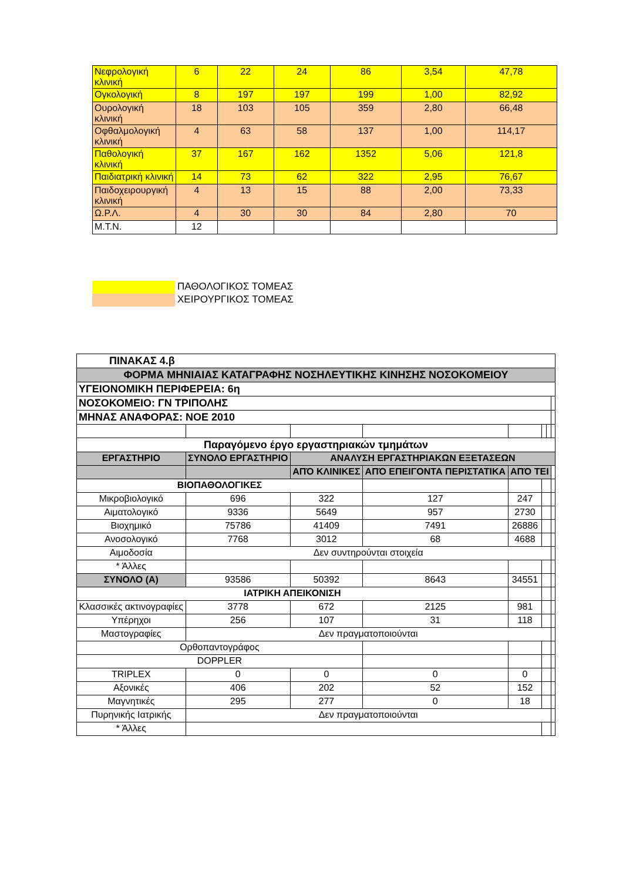| Νεφρολογική κλινική | 6 | 22 | 24 | 86 | 3,54 | 47,78 |
| Ογκολογική | 8 | 197 | 197 | 199 | 1,00 | 82,92 |
| Ουρολογική κλινική | 18 | 103 | 105 | 359 | 2,80 | 66,48 |
| Οφθαλμολογική κλινική | 4 | 63 | 58 | 137 | 1,00 | 114,17 |
| Παθολογική κλινική | 37 | 167 | 162 | 1352 | 5,06 | 121,8 |
| Παιδιατρική κλινική | 14 | 73 | 62 | 322 | 2,95 | 76,67 |
| Παιδοχειρουργική κλινική | 4 | 13 | 15 | 88 | 2,00 | 73,33 |
| Ω.Ρ.Λ. | 4 | 30 | 30 | 84 | 2,80 | 70 |
| Μ.Τ.Ν. | 12 | | | | | |
ΠΑΘΟΛΟΓΙΚΟΣ ΤΟΜΕΑΣ
ΧΕΙΡΟΥΡΓΙΚΟΣ ΤΟΜΕΑΣ
| ΠΙΝΑΚΑΣ 4.β | | | | | | | |
| ΦΟΡΜΑ ΜΗΝΙΑΙΑΣ ΚΑΤΑΓΡΑΦΗΣ ΝΟΣΗΛΕΥΤΙΚΗΣ ΚΙΝΗΣΗΣ ΝΟΣΟΚΟΜΕΙΟΥ | | | | | | | |
| ΥΓΕΙΟΝΟΜΙΚΗ ΠΕΡΙΦΕΡΕΙΑ: 6η | | | | | | | |
| ΝΟΣΟΚΟΜΕΙΟ: ΓΝ ΤΡΙΠΟΛΗΣ | | | | | | | |
| ΜΗΝΑΣ ΑΝΑΦΟΡΑΣ: ΝΟΕ 2010 | | | | | | | |
| Παραγόμενο έργο εργαστηριακών τμημάτων | | | | | | | |
| ΕΡΓΑΣΤΗΡΙΟ | ΣΥΝΟΛΟ ΕΡΓΑΣΤΗΡΙΟ | ΑΝΑΛΥΣΗ ΕΡΓΑΣΤΗΡΙΑΚΩΝ ΕΞΕΤΑΣΕΩΝ | | | | | |
| | | ΑΠΌ ΚΛΙΝΙΚΕΣ | ΑΠΌ ΕΠΕΙΓΟΝΤΑ ΠΕΡΙΣΤΑΤΙΚΑ | ΑΠΌ ΤΕΙ | | | |
| ΒΙΟΠΑΘΟΛΟΓΙΚΕΣ | | | | | | | |
| Μικροβιολογικό | 696 | 322 | 127 | 247 | | | |
| Αιματολογικό | 9336 | 5649 | 957 | 2730 | | | |
| Βιοχημικό | 75786 | 41409 | 7491 | 26886 | | | |
| Ανοσολογικό | 7768 | 3012 | 68 | 4688 | | | |
| Αιμοδοσία | Δεν συντηρούνται στοιχεία | | | | | | |
| * Άλλες | | | | | | | |
| ΣΥΝΟΛΟ (Α) | 93586 | 50392 | 8643 | 34551 | | | |
| ΙΑΤΡΙΚΗ ΑΠΕΙΚΟΝΙΣΗ | | | | | | | |
| Κλασσικές ακτινογραφίες | 3778 | 672 | 2125 | 981 | | | |
| Υπέρηχοι | 256 | 107 | 31 | 118 | | | |
| Μαστογραφίες | Δεν πραγματοποιούνται | | | | | | |
| Ορθοπαντογράφος | | | | | | | |
| DOPPLER | | | | | | | |
| TRIPLEX | 0 | 0 | 0 | 0 | | | |
| Αξονικές | 406 | 202 | 52 | 152 | | | |
| Μαγνητικές | 295 | 277 | 0 | 18 | | | |
| Πυρηνικής Ιατρικής | Δεν πραγματοποιούνται | | | | | | |
| * Άλλες | | | | | | | |